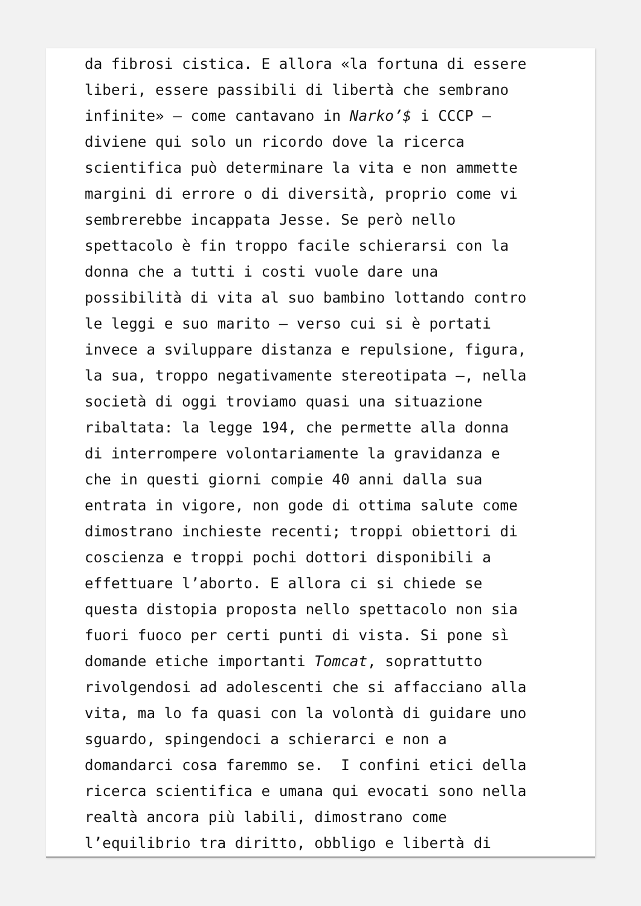da fibrosi cistica. E allora «la fortuna di essere liberi, essere passibili di libertà che sembrano infinite» – come cantavano in Narko’$ i CCCP – diviene qui solo un ricordo dove la ricerca scientifica può determinare la vita e non ammette margini di errore o di diversità, proprio come vi sembrerebbe incappata Jesse. Se però nello spettacolo è fin troppo facile schierarsi con la donna che a tutti i costi vuole dare una possibilità di vita al suo bambino lottando contro le leggi e suo marito – verso cui si è portati invece a sviluppare distanza e repulsione, figura, la sua, troppo negativamente stereotipata –, nella società di oggi troviamo quasi una situazione ribaltata: la legge 194, che permette alla donna di interrompere volontariamente la gravidanza e che in questi giorni compie 40 anni dalla sua entrata in vigore, non gode di ottima salute come dimostrano inchieste recenti; troppi obiettori di coscienza e troppi pochi dottori disponibili a effettuare l’aborto. E allora ci si chiede se questa distopia proposta nello spettacolo non sia fuori fuoco per certi punti di vista. Si pone sì domande etiche importanti Tomcat, soprattutto rivolgendosi ad adolescenti che si affacciano alla vita, ma lo fa quasi con la volontà di guidare uno sguardo, spingendoci a schierarci e non a domandarci cosa faremmo se. I confini etici della ricerca scientifica e umana qui evocati sono nella realtà ancora più labili, dimostrano come l’equilibrio tra diritto, obbligo e libertà di